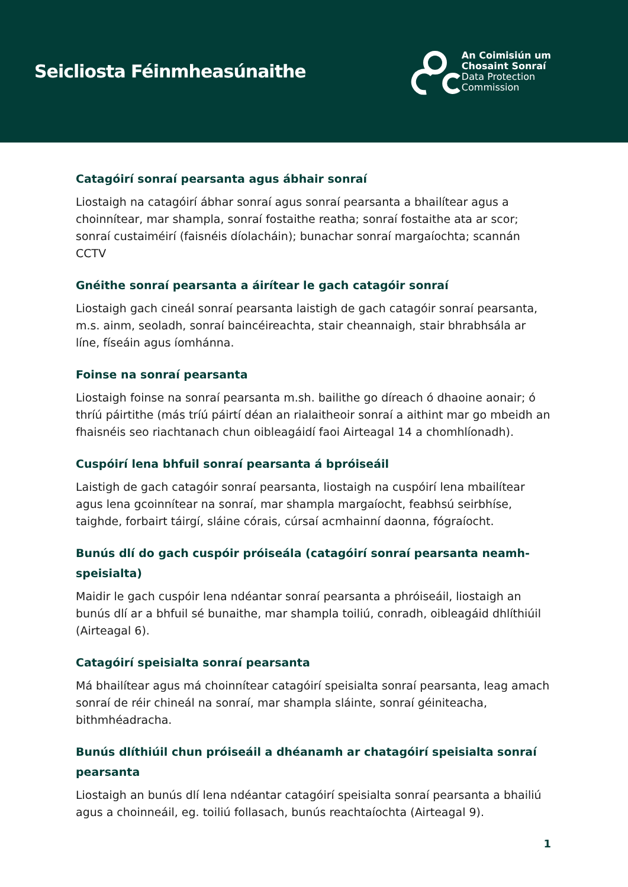Seicliosta Féinmheasúnaithe
An Coimisiún um
Chosaint Sonraí
Data Protection
Commission
Catagóirí sonraí pearsanta agus ábhair sonraí
Liostaigh na catagóirí ábhar sonraí agus sonraí pearsanta a bhailítear agus a choinnítear, mar shampla, sonraí fostaithe reatha; sonraí fostaithe ata ar scor; sonraí custaiméirí (faisnéis díolacháin); bunachar sonraí margaíochta; scannán CCTV
Gnéithe sonraí pearsanta a áirítear le gach catagóir sonraí
Liostaigh gach cineál sonraí pearsanta laistigh de gach catagóir sonraí pearsanta, m.s. ainm, seoladh, sonraí baincéireachta, stair cheannaigh, stair bhrabhsála ar líne, físeáin agus íomhánna.
Foinse na sonraí pearsanta
Liostaigh foinse na sonraí pearsanta m.sh. bailithe go díreach ó dhaoine aonair; ó thríú páirtithe (más tríú páirtí déan an rialaitheoir sonraí a aithint mar go mbeidh an fhaisnéis seo riachtanach chun oibleagáidí faoi Airteagal 14 a chomhlíonadh).
Cuspóirí lena bhfuil sonraí pearsanta á bpróiseáil
Laistigh de gach catagóir sonraí pearsanta, liostaigh na cuspóirí lena mbailítear agus lena gcoinnítear na sonraí, mar shampla margaíocht, feabhsú seirbhíse, taighde, forbairt táirgí, sláine córais, cúrsaí acmhainní daonna, fógraíocht.
Bunús dlí do gach cuspóir próiseála (catagóirí sonraí pearsanta neamh-speisialta)
Maidir le gach cuspóir lena ndéantar sonraí pearsanta a phróiseáil, liostaigh an bunús dlí ar a bhfuil sé bunaithe, mar shampla toiliú, conradh, oibleagáid dhlíthiúil (Airteagal 6).
Catagóirí speisialta sonraí pearsanta
Má bhailítear agus má choinnítear catagóirí speisialta sonraí pearsanta, leag amach sonraí de réir chineál na sonraí, mar shampla sláinte, sonraí géiniteacha, bithmhéadracha.
Bunús dlíthiúil chun próiseáil a dhéanamh ar chatagóirí speisialta sonraí pearsanta
Liostaigh an bunús dlí lena ndéantar catagóirí speisialta sonraí pearsanta a bhailiú agus a choinneáil, eg. toiliú follasach, bunús reachtaíochta (Airteagal 9).
1